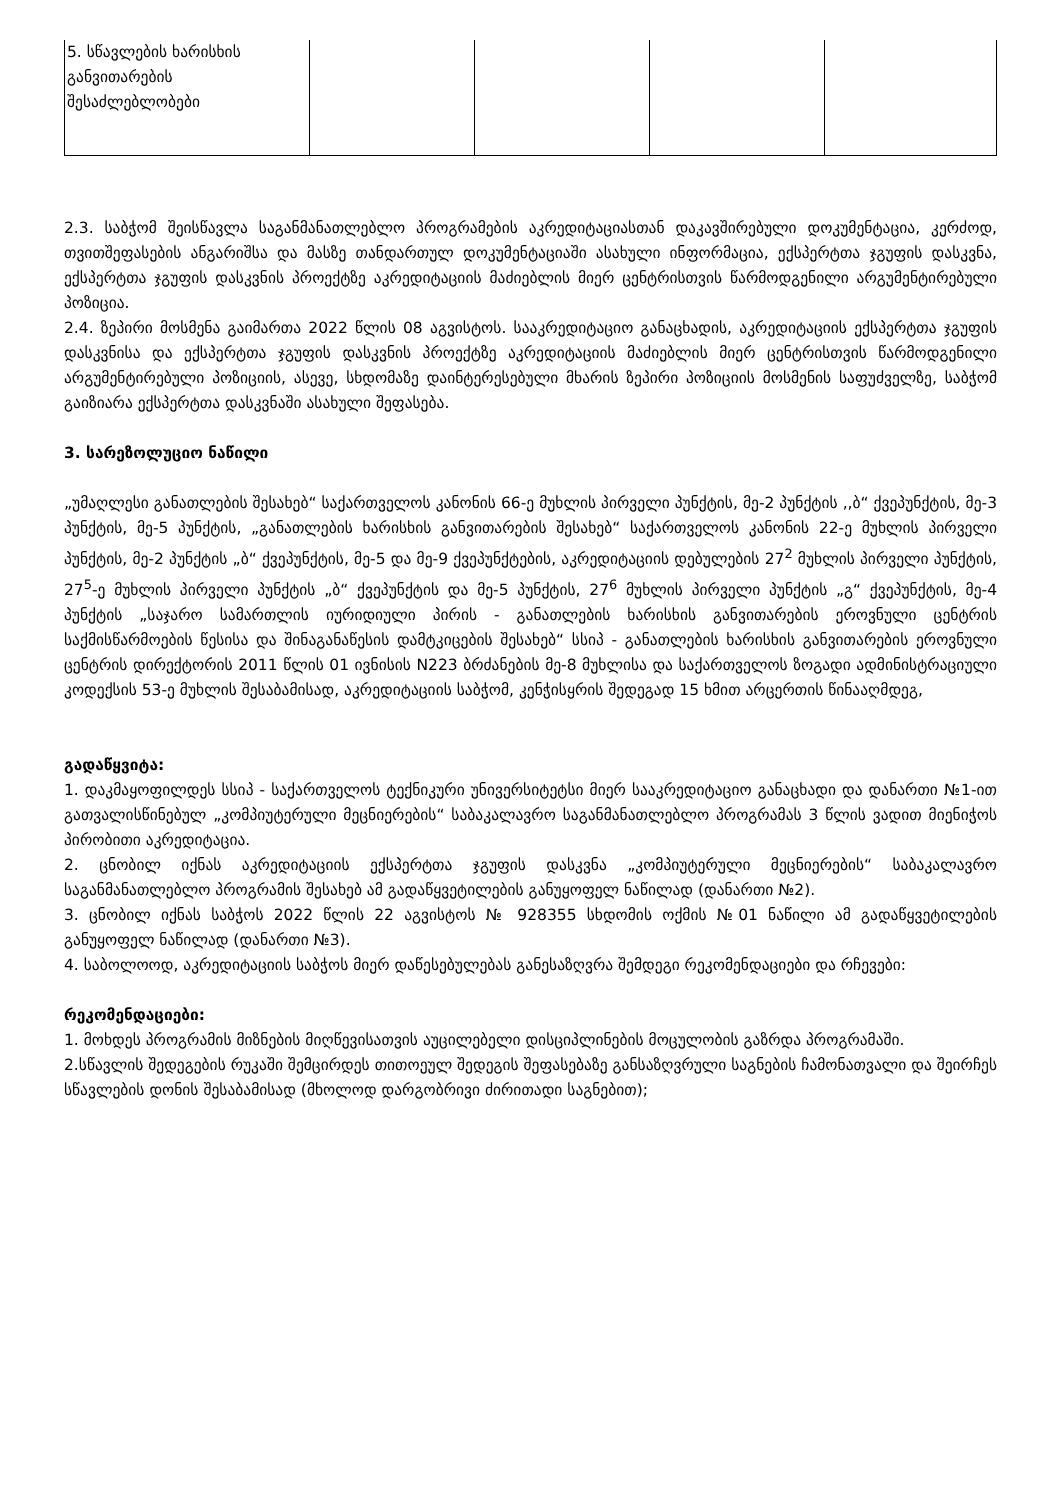| 5. სწავლების ხარისხის განვითარების შესაძლებლობები | | | | |
2.3. საბჭომ შეისწავლა საგანმანათლებლო პროგრამების აკრედიტაციასთან დაკავშირებული დოკუმენტაცია, კერძოდ, თვითშეფასების ანგარიშსა და მასზე თანდართულ დოკუმენტაციაში ასახული ინფორმაცია, ექსპერტთა ჯგუფის დასკვნა, ექსპერტთა ჯგუფის დასკვნის პროექტზე აკრედიტაციის მაძიებლის მიერ ცენტრისთვის წარმოდგენილი არგუმენტირებული პოზიცია.
2.4. ზეპირი მოსმენა გაიმართა 2022 წლის 08 აგვისტოს. სააკრედიტაციო განაცხადის, აკრედიტაციის ექსპერტთა ჯგუფის დასკვნისა და ექსპერტთა ჯგუფის დასკვნის პროექტზე აკრედიტაციის მაძიებლის მიერ ცენტრისთვის წარმოდგენილი არგუმენტირებული პოზიციის, ასევე, სხდომაზე დაინტერესებული მხარის ზეპირი პოზიციის მოსმენის საფუძველზე, საბჭომ გაიზიარა ექსპერტთა დასკვნაში ასახული შეფასება.
3. სარეზოლუციო ნაწილი
„უმაღლესი განათლების შესახებ“ საქართველოს კანონის 66-ე მუხლის პირველი პუნქტის, მე-2 პუნქტის ,,ბ“ ქვეპუნქტის, მე-3 პუნქტის, მე-5 პუნქტის, „განათლების ხარისხის განვითარების შესახებ“ საქართველოს კანონის 22-ე მუხლის პირველი პუნქტის, მე-2 პუნქტის „ბ“ ქვეპუნქტის, მე-5 და მე-9 ქვეპუნქტების, აკრედიტაციის დებულების 27<sup>2</sup> მუხლის პირველი პუნქტის, 27<sup>5</sup>-ე მუხლის პირველი პუნქტის „ბ“ ქვეპუნქტის და მე-5 პუნქტის, 27<sup>6</sup> მუხლის პირველი პუნქტის „გ“ ქვეპუნქტის, მე-4 პუნქტის „საჯარო სამართლის იურიდიული პირის - განათლების ხარისხის განვითარების ეროვნული ცენტრის საქმისწარმოების წესისა და შინაგანაწესის დამტკიცების შესახებ“ სსიპ - განათლების ხარისხის განვითარების ეროვნული ცენტრის დირექტორის 2011 წლის 01 ივნისის N223 ბრძანების მე-8 მუხლისა და საქართველოს ზოგადი ადმინისტრაციული კოდექსის 53-ე მუხლის შესაბამისად, აკრედიტაციის საბჭომ, კენჭისყრის შედეგად 15 ხმით არცერთის წინააღმდეგ,
გადაწყვიტა:
1. დაკმაყოფილდეს სსიპ - საქართველოს ტექნიკური უნივერსიტეტსი მიერ სააკრედიტაციო განაცხადი და დანართი №1-ით გათვალისწინებულ „კომპიუტერული მეცნიერების“ საბაკალავრო საგანმანათლებლო პროგრამას 3 წლის ვადით მიენიჭოს პირობითი აკრედიტაცია.
2. ცნობილ იქნას აკრედიტაციის ექსპერტთა ჯგუფის დასკვნა „კომპიუტერული მეცნიერების“ საბაკალავრო საგანმანათლებლო პროგრამის შესახებ ამ გადაწყვეტილების განუყოფელ ნაწილად (დანართი №2).
3. ცნობილ იქნას საბჭოს 2022 წლის 22 აგვისტოს № 928355 სხდომის ოქმის №01 ნაწილი ამ გადაწყვეტილების განუყოფელ ნაწილად (დანართი №3).
4. საბოლოოდ, აკრედიტაციის საბჭოს მიერ დაწესებულებას განესაზღვრა შემდეგი რეკომენდაციები და რჩევები:
რეკომენდაციები:
1. მოხდეს პროგრამის მიზნების მიღწევისათვის აუცილებელი დისციპლინების მოცულობის გაზრდა პროგრამაში.
2.სწავლის შედეგების რუკაში შემცირდეს თითოეულ შედეგის შეფასებაზე განსაზღვრული საგნების ჩამონათვალი და შეირჩეს სწავლების დონის შესაბამისად (მხოლოდ დარგობრივი ძირითადი საგნებით);